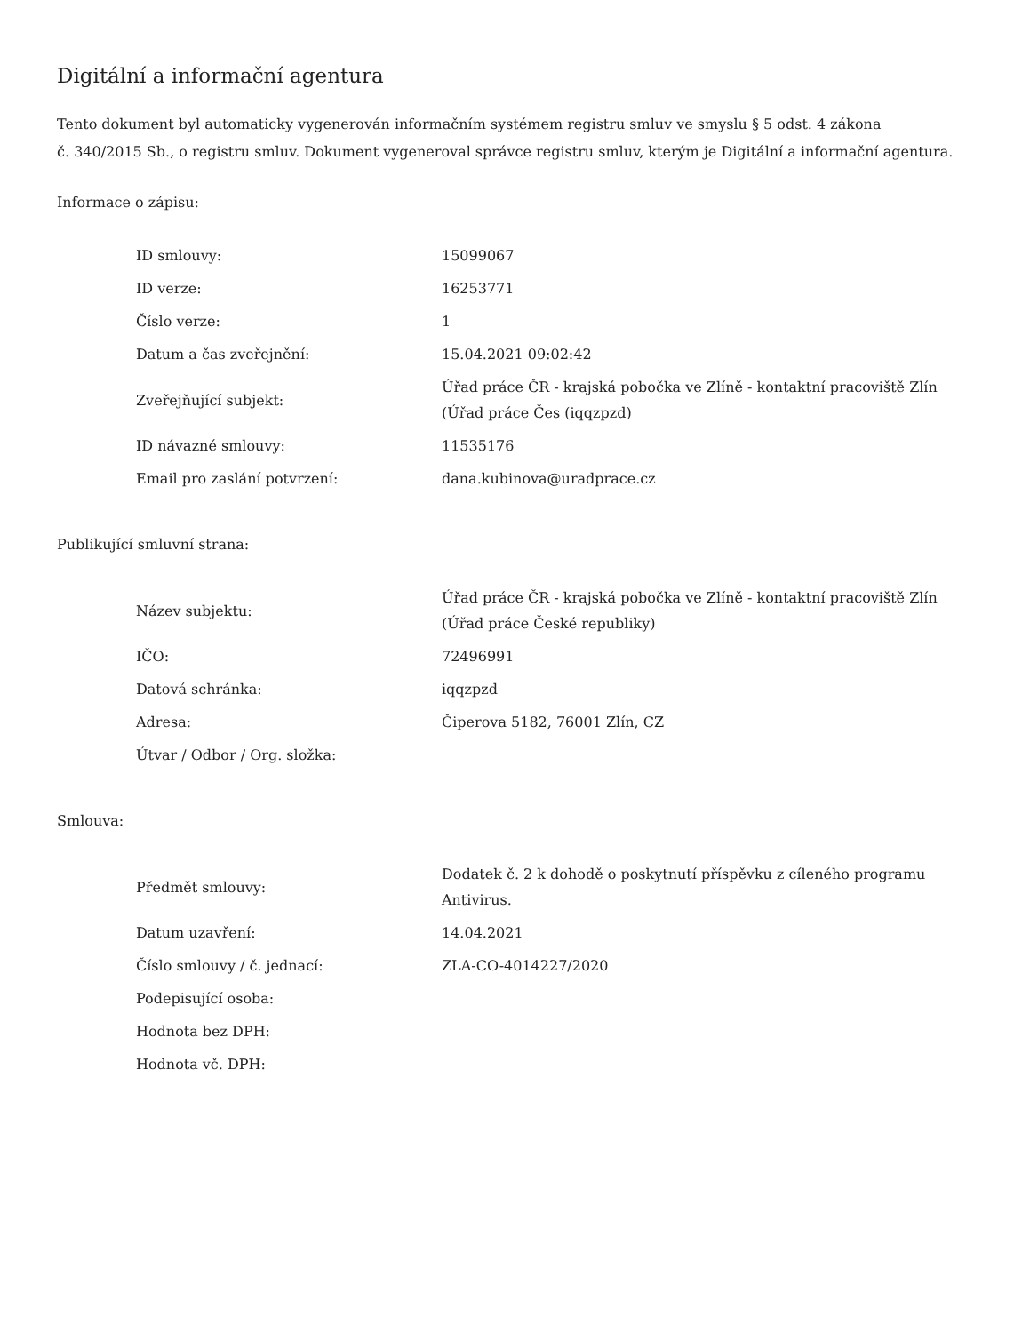Digitální a informační agentura
Tento dokument byl automaticky vygenerován informačním systémem registru smluv ve smyslu § 5 odst. 4 zákona
č. 340/2015 Sb., o registru smluv. Dokument vygeneroval správce registru smluv, kterým je Digitální a informační agentura.
Informace o zápisu:
| ID smlouvy: | 15099067 |
| ID verze: | 16253771 |
| Číslo verze: | 1 |
| Datum a čas zveřejnění: | 15.04.2021 09:02:42 |
| Zveřejňující subjekt: | Úřad práce ČR - krajská pobočka ve Zlíně - kontaktní pracoviště Zlín (Úřad práce Čes (iqqzpzd) |
| ID návazné smlouvy: | 11535176 |
| Email pro zaslání potvrzení: | dana.kubinova@uradprace.cz |
Publikující smluvní strana:
| Název subjektu: | Úřad práce ČR - krajská pobočka ve Zlíně - kontaktní pracoviště Zlín (Úřad práce České republiky) |
| IČO: | 72496991 |
| Datová schránka: | iqqzpzd |
| Adresa: | Čiperova 5182, 76001 Zlín, CZ |
| Útvar / Odbor / Org. složka: | |
Smlouva:
| Předmět smlouvy: | Dodatek č. 2 k dohodě o poskytnutí příspěvku z cíleného programu Antivirus. |
| Datum uzavření: | 14.04.2021 |
| Číslo smlouvy / č. jednací: | ZLA-CO-4014227/2020 |
| Podepisující osoba: | |
| Hodnota bez DPH: | |
| Hodnota vč. DPH: | |